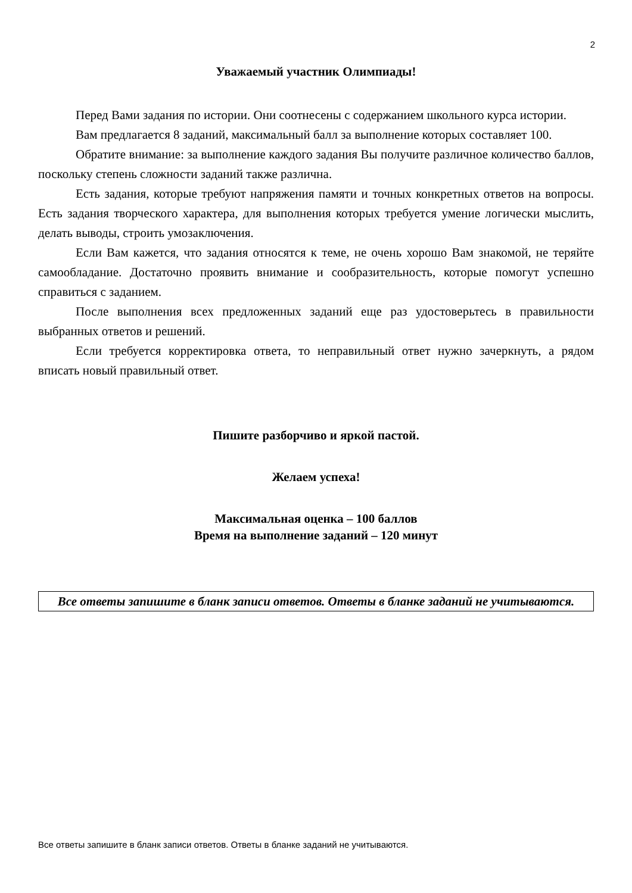2
Уважаемый участник Олимпиады!
Перед Вами задания по истории. Они соотнесены с содержанием школьного курса истории.
Вам предлагается 8 заданий, максимальный балл за выполнение которых составляет 100.
Обратите внимание: за выполнение каждого задания Вы получите различное количество баллов, поскольку степень сложности заданий также различна.
Есть задания, которые требуют напряжения памяти и точных конкретных ответов на вопросы. Есть задания творческого характера, для выполнения которых требуется умение логически мыслить, делать выводы, строить умозаключения.
Если Вам кажется, что задания относятся к теме, не очень хорошо Вам знакомой, не теряйте самообладание. Достаточно проявить внимание и сообразительность, которые помогут успешно справиться с заданием.
После выполнения всех предложенных заданий еще раз удостоверьтесь в правильности выбранных ответов и решений.
Если требуется корректировка ответа, то неправильный ответ нужно зачеркнуть, а рядом вписать новый правильный ответ.
Пишите разборчиво и яркой пастой.
Желаем успеха!
Максимальная оценка – 100 баллов
Время на выполнение заданий – 120 минут
Все ответы запишите в бланк записи ответов. Ответы в бланке заданий не учитываются.
Все ответы запишите в бланк записи ответов. Ответы в бланке заданий не учитываются.